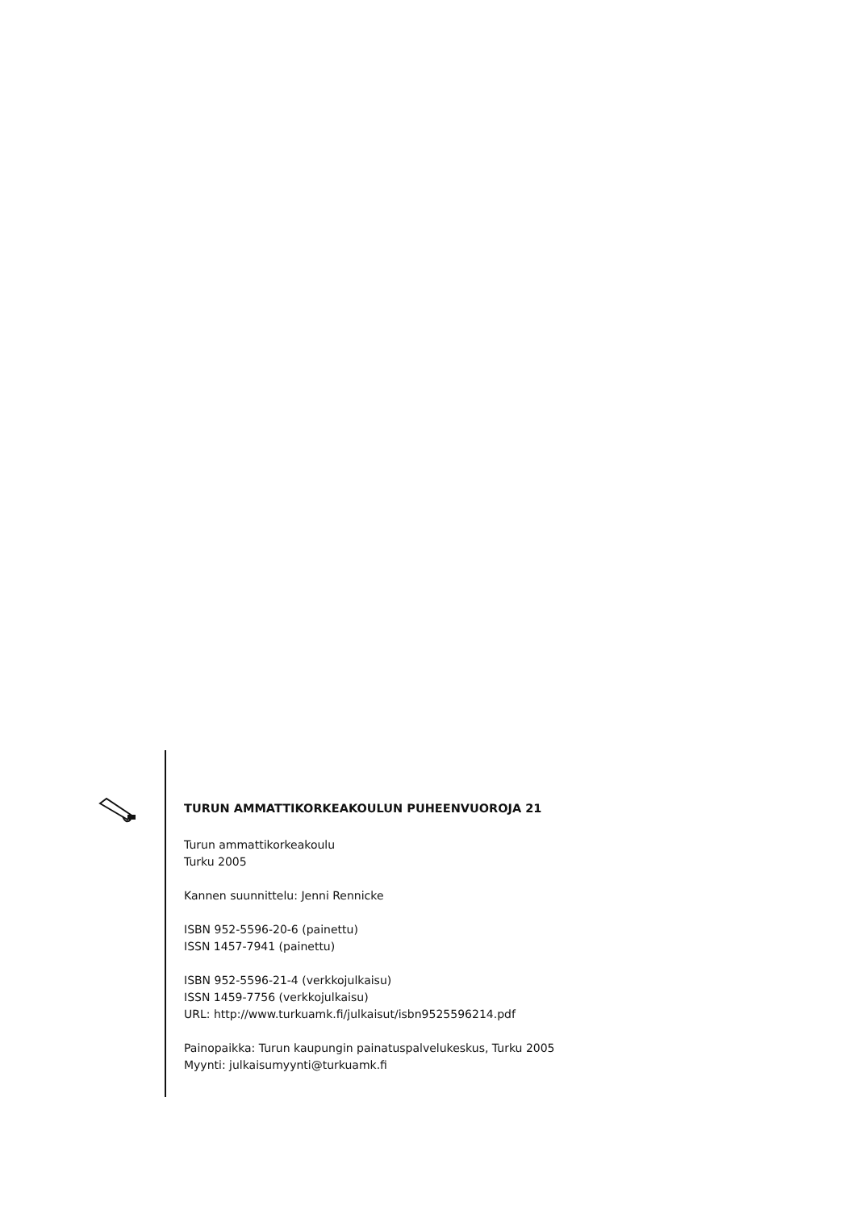TURUN AMMATTIKORKEAKOULUN PUHEENVUOROJA 21
Turun ammattikorkeakoulu
Turku 2005
Kannen suunnittelu: Jenni Rennicke
ISBN 952-5596-20-6 (painettu)
ISSN 1457-7941 (painettu)
ISBN 952-5596-21-4 (verkkojulkaisu)
ISSN 1459-7756 (verkkojulkaisu)
URL: http://www.turkuamk.fi/julkaisut/isbn9525596214.pdf
Painopaikka: Turun kaupungin painatuspalvelukeskus, Turku 2005
Myynti: julkaisumyynti@turkuamk.fi